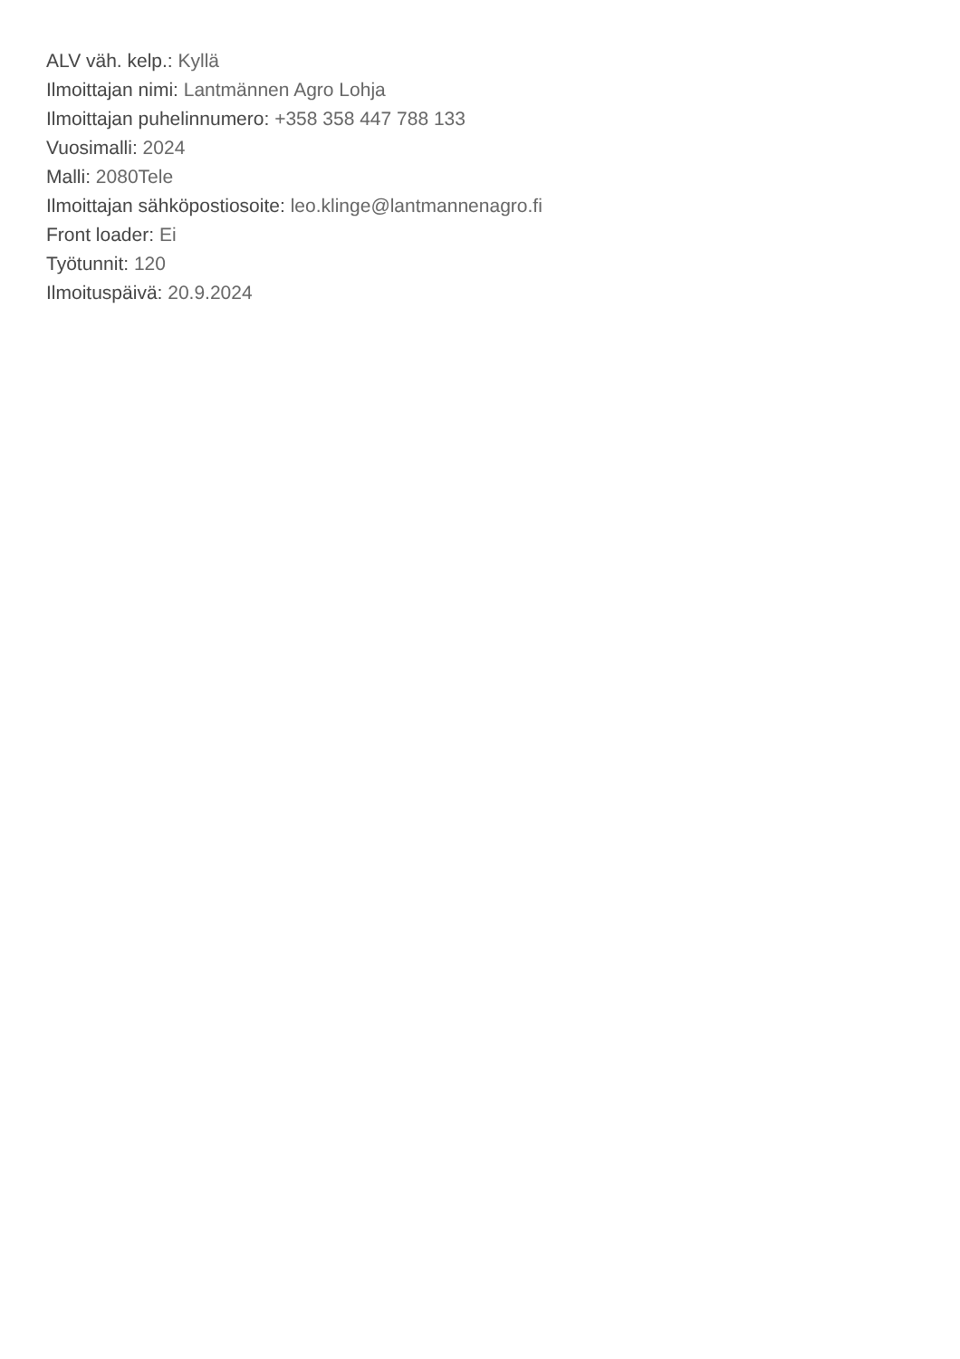ALV väh. kelp.: Kyllä
Ilmoittajan nimi: Lantmännen Agro Lohja
Ilmoittajan puhelinnumero: +358 358 447 788 133
Vuosimalli: 2024
Malli: 2080Tele
Ilmoittajan sähköpostiosoite: leo.klinge@lantmannenagro.fi
Front loader: Ei
Työtunnit: 120
Ilmoituspäivä: 20.9.2024